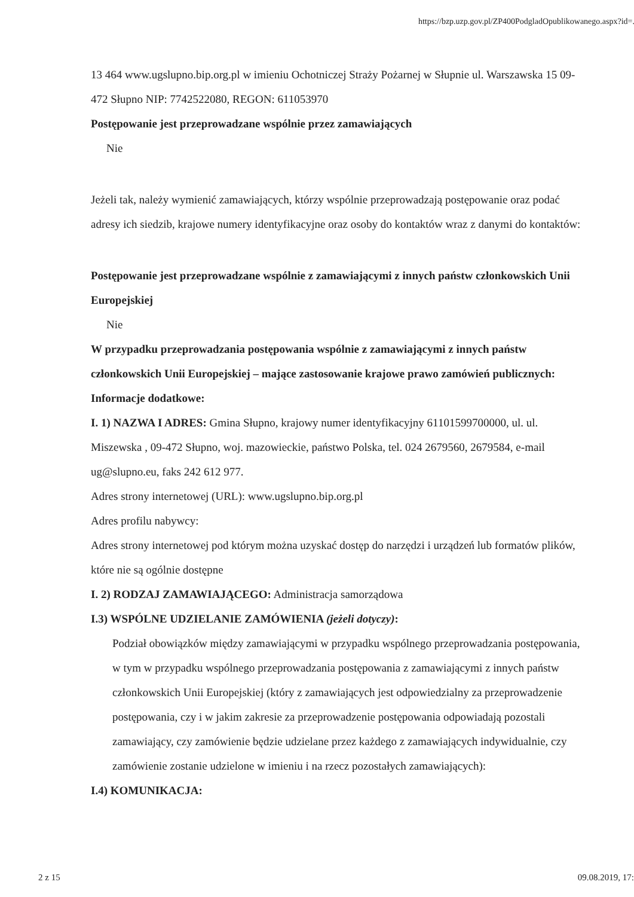https://bzp.uzp.gov.pl/ZP400PodgladOpublikowanego.aspx?id=...
13 464 www.ugslupno.bip.org.pl w imieniu Ochotniczej Straży Pożarnej w Słupnie ul. Warszawska 15 09-472 Słupno NIP: 7742522080, REGON: 611053970
Postępowanie jest przeprowadzane wspólnie przez zamawiających
Nie
Jeżeli tak, należy wymienić zamawiających, którzy wspólnie przeprowadzają postępowanie oraz podać adresy ich siedzib, krajowe numery identyfikacyjne oraz osoby do kontaktów wraz z danymi do kontaktów:
Postępowanie jest przeprowadzane wspólnie z zamawiającymi z innych państw członkowskich Unii Europejskiej
Nie
W przypadku przeprowadzania postępowania wspólnie z zamawiającymi z innych państw członkowskich Unii Europejskiej – mające zastosowanie krajowe prawo zamówień publicznych:
Informacje dodatkowe:
I. 1) NAZWA I ADRES: Gmina Słupno, krajowy numer identyfikacyjny 61101599700000, ul. ul. Miszewska , 09-472 Słupno, woj. mazowieckie, państwo Polska, tel. 024 2679560, 2679584, e-mail ug@slupno.eu, faks 242 612 977.
Adres strony internetowej (URL): www.ugslupno.bip.org.pl
Adres profilu nabywcy:
Adres strony internetowej pod którym można uzyskać dostęp do narzędzi i urządzeń lub formatów plików, które nie są ogólnie dostępne
I. 2) RODZAJ ZAMAWIAJĄCEGO: Administracja samorządowa
I.3) WSPÓLNE UDZIELANIE ZAMÓWIENIA (jeżeli dotyczy):
Podział obowiązków między zamawiającymi w przypadku wspólnego przeprowadzania postępowania, w tym w przypadku wspólnego przeprowadzania postępowania z zamawiającymi z innych państw członkowskich Unii Europejskiej (który z zamawiających jest odpowiedzialny za przeprowadzenie postępowania, czy i w jakim zakresie za przeprowadzenie postępowania odpowiadają pozostali zamawiający, czy zamówienie będzie udzielane przez każdego z zamawiających indywidualnie, czy zamówienie zostanie udzielone w imieniu i na rzecz pozostałych zamawiających):
I.4) KOMUNIKACJA:
2 z 15 09.08.2019, 17: